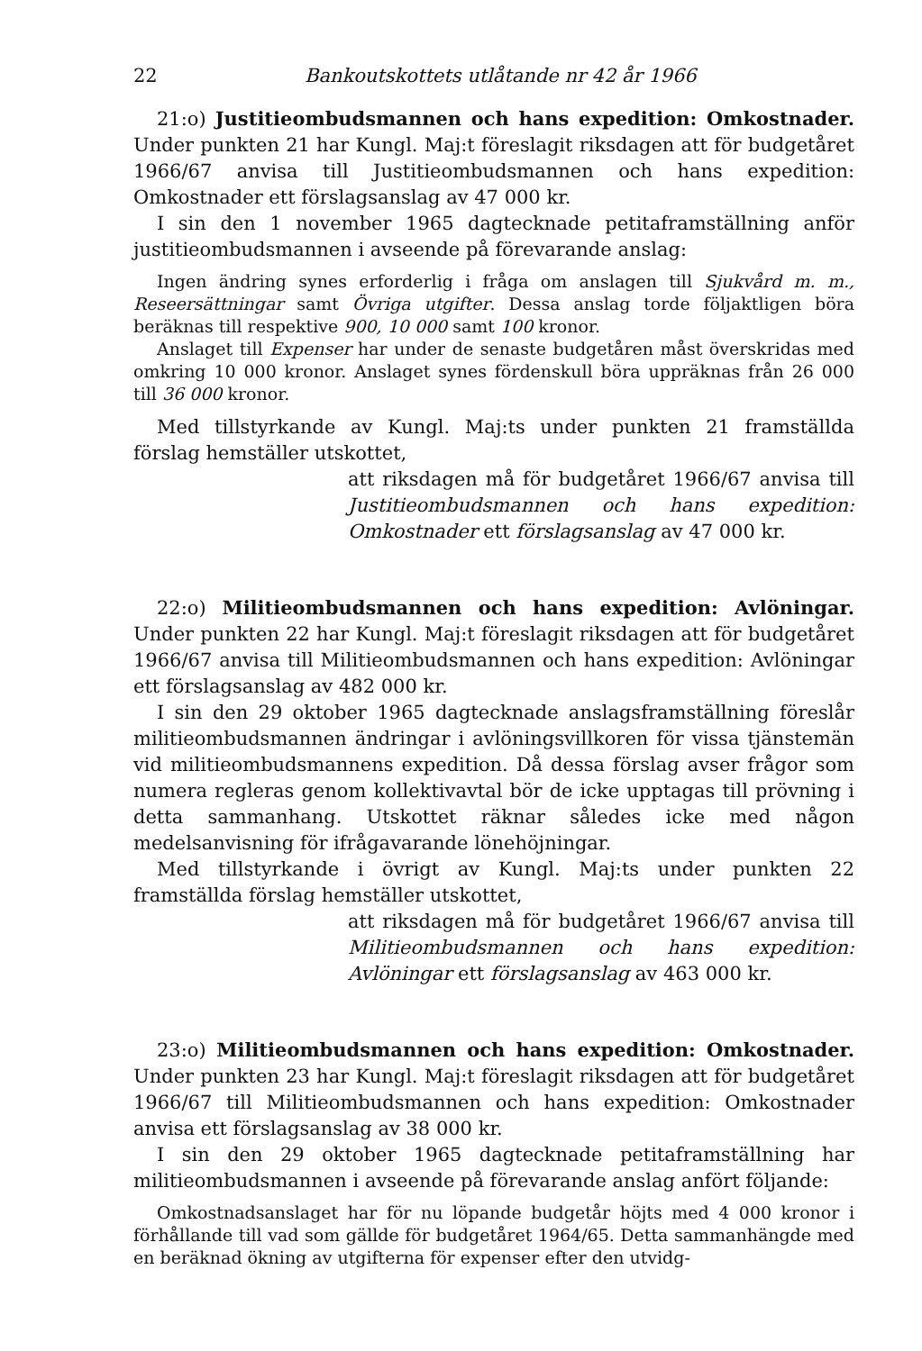22 Bankoutskottets utlåtande nr 42 år 1966
21:o) Justitieombudsmannen och hans expedition: Omkostnader. Under punkten 21 har Kungl. Maj:t föreslagit riksdagen att för budgetåret 1966/67 anvisa till Justitieombudsmannen och hans expedition: Omkostnader ett förslagsanslag av 47 000 kr.
I sin den 1 november 1965 dagtecknade petitaframställning anför justitieombudsmannen i avseende på förevarande anslag:
Ingen ändring synes erforderlig i fråga om anslagen till Sjukvård m. m., Reseersättningar samt Övriga utgifter. Dessa anslag torde följaktligen böra beräknas till respektive 900, 10 000 samt 100 kronor.
Anslaget till Expenser har under de senaste budgetåren måst överskridas med omkring 10 000 kronor. Anslaget synes fördenskull böra uppräknas från 26 000 till 36 000 kronor.
Med tillstyrkande av Kungl. Maj:ts under punkten 21 framställda förslag hemställer utskottet,
att riksdagen må för budgetåret 1966/67 anvisa till Justitieombudsmannen och hans expedition: Omkostnader ett förslagsanslag av 47 000 kr.
22:o) Militieombudsmannen och hans expedition: Avlöningar. Under punkten 22 har Kungl. Maj:t föreslagit riksdagen att för budgetåret 1966/67 anvisa till Militieombudsmannen och hans expedition: Avlöningar ett förslagsanslag av 482 000 kr.
I sin den 29 oktober 1965 dagtecknade anslagsframställning föreslår militieombudsmannen ändringar i avlöningsvillkoren för vissa tjänstemän vid militieombudsmannens expedition. Då dessa förslag avser frågor som numera regleras genom kollektivavtal bör de icke upptagas till prövning i detta sammanhang. Utskottet räknar således icke med någon medelsanvisning för ifrågavarande lönehöjningar.
Med tillstyrkande i övrigt av Kungl. Maj:ts under punkten 22 framställda förslag hemställer utskottet,
att riksdagen må för budgetåret 1966/67 anvisa till Militieombudsmannen och hans expedition: Avlöningar ett förslagsanslag av 463 000 kr.
23:o) Militieombudsmannen och hans expedition: Omkostnader. Under punkten 23 har Kungl. Maj:t föreslagit riksdagen att för budgetåret 1966/67 till Militieombudsmannen och hans expedition: Omkostnader anvisa ett förslagsanslag av 38 000 kr.
I sin den 29 oktober 1965 dagtecknade petitaframställning har militieombudsmannen i avseende på förevarande anslag anfört följande:
Omkostnadsanslaget har för nu löpande budgetår höjts med 4 000 kronor i förhållande till vad som gällde för budgetåret 1964/65. Detta sammanhängde med en beräknad ökning av utgifterna för expenser efter den utvidg-